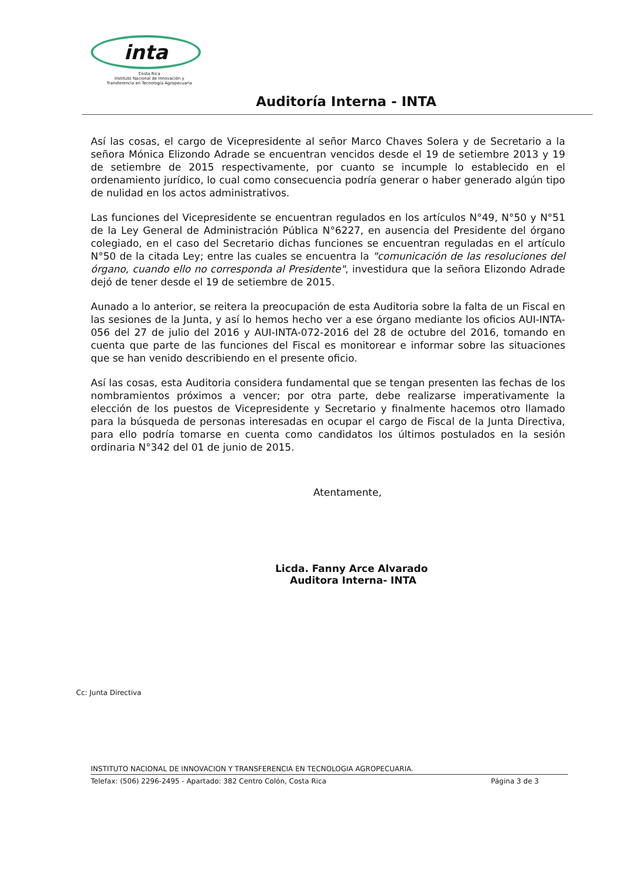inta
Costa Rica
Instituto Nacional de Innovación y
Transferencia en Tecnología Agropecuaria
Auditoría Interna - INTA
Así las cosas, el cargo de Vicepresidente al señor Marco Chaves Solera y de Secretario a la señora Mónica Elizondo Adrade se encuentran vencidos desde el 19 de setiembre 2013 y 19 de setiembre de 2015 respectivamente, por cuanto se incumple lo establecido en el ordenamiento jurídico, lo cual como consecuencia podría generar o haber generado algún tipo de nulidad en los actos administrativos.
Las funciones del Vicepresidente se encuentran regulados en los artículos N°49, N°50 y N°51 de la Ley General de Administración Pública N°6227, en ausencia del Presidente del órgano colegiado, en el caso del Secretario dichas funciones se encuentran reguladas en el artículo N°50 de la citada Ley; entre las cuales se encuentra la "comunicación de las resoluciones del órgano, cuando ello no corresponda al Presidente", investidura que la señora Elizondo Adrade dejó de tener desde el 19 de setiembre de 2015.
Aunado a lo anterior, se reitera la preocupación de esta Auditoria sobre la falta de un Fiscal en las sesiones de la Junta, y así lo hemos hecho ver a ese órgano mediante los oficios AUI-INTA-056 del 27 de julio del 2016 y AUI-INTA-072-2016 del 28 de octubre del 2016, tomando en cuenta que parte de las funciones del Fiscal es monitorear e informar sobre las situaciones que se han venido describiendo en el presente oficio.
Así las cosas, esta Auditoria considera fundamental que se tengan presenten las fechas de los nombramientos próximos a vencer; por otra parte, debe realizarse imperativamente la elección de los puestos de Vicepresidente y Secretario y finalmente hacemos otro llamado para la búsqueda de personas interesadas en ocupar el cargo de Fiscal de la Junta Directiva, para ello podría tomarse en cuenta como candidatos los últimos postulados en la sesión ordinaria N°342 del 01 de junio de 2015.
Atentamente,
Licda. Fanny Arce Alvarado
Auditora Interna- INTA
Cc: Junta Directiva
INSTITUTO NACIONAL DE INNOVACION Y TRANSFERENCIA EN TECNOLOGIA AGROPECUARIA.
Telefax: (506) 2296-2495 - Apartado: 382 Centro Colón, Costa Rica Página 3 de 3